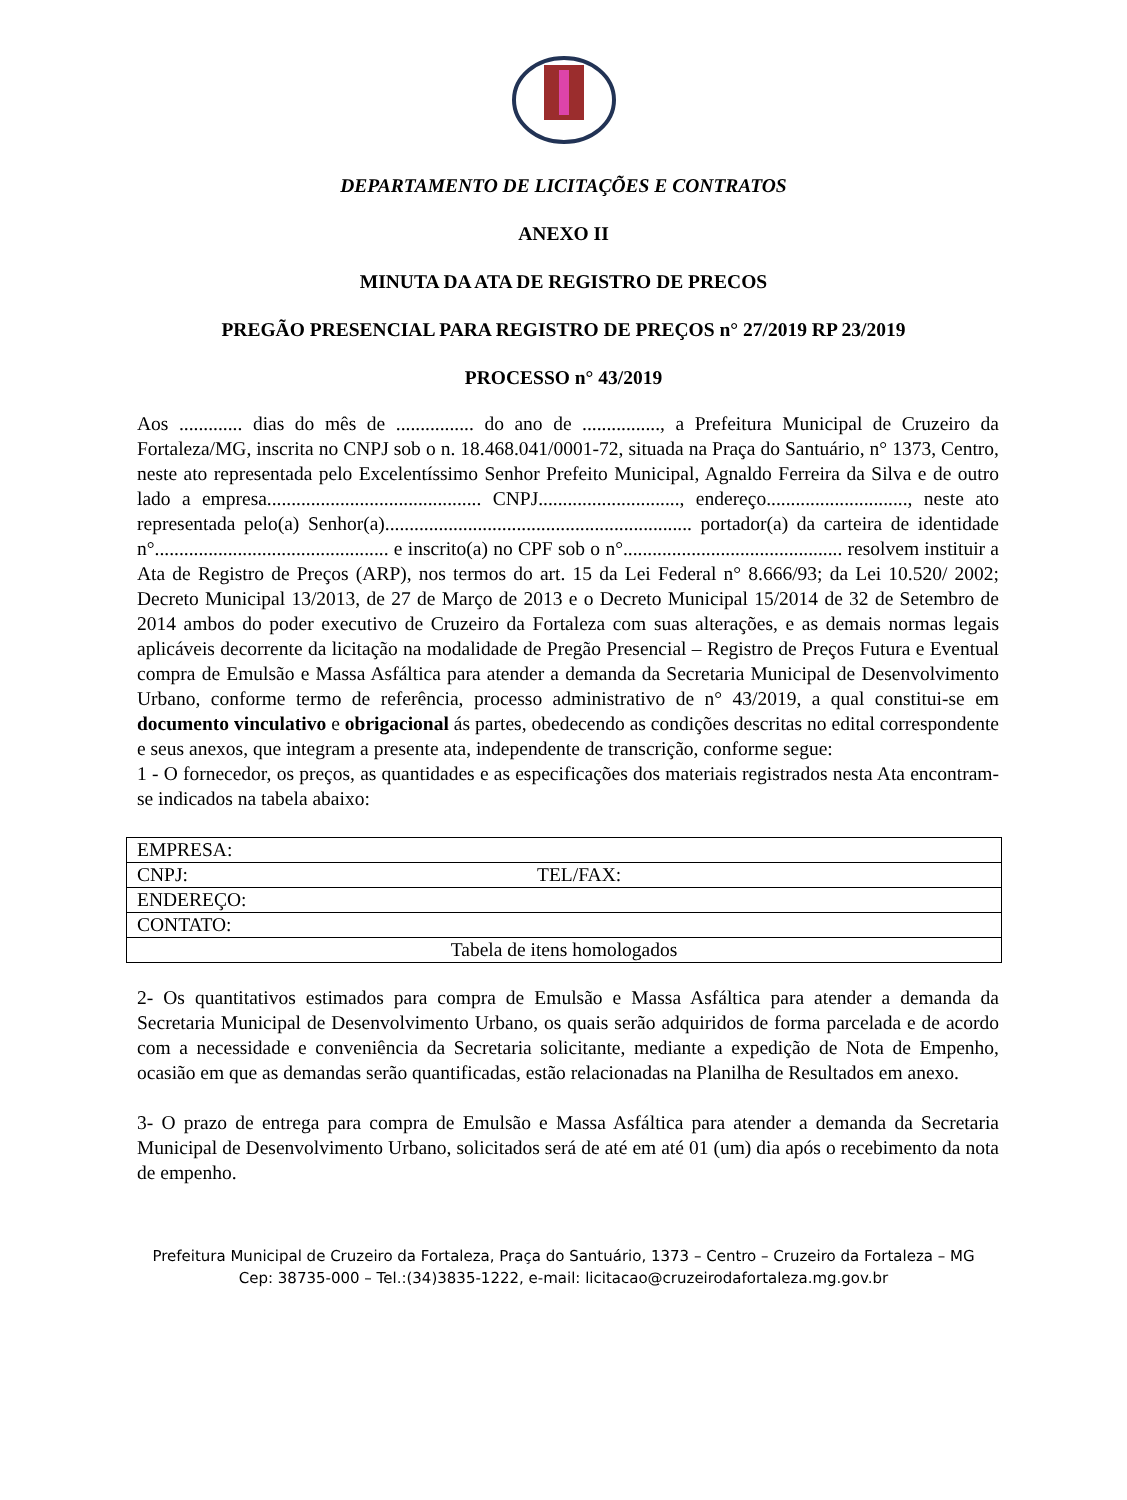DEPARTAMENTO DE LICITAÇÕES E CONTRATOS
ANEXO II
MINUTA DA ATA DE REGISTRO DE PRECOS
PREGÃO PRESENCIAL PARA REGISTRO DE PREÇOS n° 27/2019 RP 23/2019
PROCESSO n° 43/2019
Aos ............. dias do mês de ................ do ano de ................, a Prefeitura Municipal de Cruzeiro da Fortaleza/MG, inscrita no CNPJ sob o n. 18.468.041/0001-72, situada na Praça do Santuário, n° 1373, Centro, neste ato representada pelo Excelentíssimo Senhor Prefeito Municipal, Agnaldo Ferreira da Silva e de outro lado a empresa............................................ CNPJ............................., endereço............................., neste ato representada pelo(a) Senhor(a)............................................................... portador(a) da carteira de identidade n°................................................ e inscrito(a) no CPF sob o n°............................................. resolvem instituir a Ata de Registro de Preços (ARP), nos termos do art. 15 da Lei Federal n° 8.666/93; da Lei 10.520/ 2002; Decreto Municipal 13/2013, de 27 de Março de 2013 e o Decreto Municipal 15/2014 de 32 de Setembro de 2014 ambos do poder executivo de Cruzeiro da Fortaleza com suas alterações, e as demais normas legais aplicáveis decorrente da licitação na modalidade de Pregão Presencial – Registro de Preços Futura e Eventual compra de Emulsão e Massa Asfáltica para atender a demanda da Secretaria Municipal de Desenvolvimento Urbano, conforme termo de referência, processo administrativo de n° 43/2019, a qual constitui-se em documento vinculativo e obrigacional ás partes, obedecendo as condições descritas no edital correspondente e seus anexos, que integram a presente ata, independente de transcrição, conforme segue:
1 - O fornecedor, os preços, as quantidades e as especificações dos materiais registrados nesta Ata encontram-se indicados na tabela abaixo:
| EMPRESA: | |
| CNPJ: | TEL/FAX: |
| ENDEREÇO: | |
| CONTATO: | |
| Tabela de itens homologados | |
2- Os quantitativos estimados para compra de Emulsão e Massa Asfáltica para atender a demanda da Secretaria Municipal de Desenvolvimento Urbano, os quais serão adquiridos de forma parcelada e de acordo com a necessidade e conveniência da Secretaria solicitante, mediante a expedição de Nota de Empenho, ocasião em que as demandas serão quantificadas, estão relacionadas na Planilha de Resultados em anexo.
3- O prazo de entrega para compra de Emulsão e Massa Asfáltica para atender a demanda da Secretaria Municipal de Desenvolvimento Urbano, solicitados será de até em até 01 (um) dia após o recebimento da nota de empenho.
Prefeitura Municipal de Cruzeiro da Fortaleza, Praça do Santuário, 1373 – Centro – Cruzeiro da Fortaleza – MG
Cep: 38735-000 – Tel.:(34)3835-1222, e-mail: licitacao@cruzeirodafortaleza.mg.gov.br